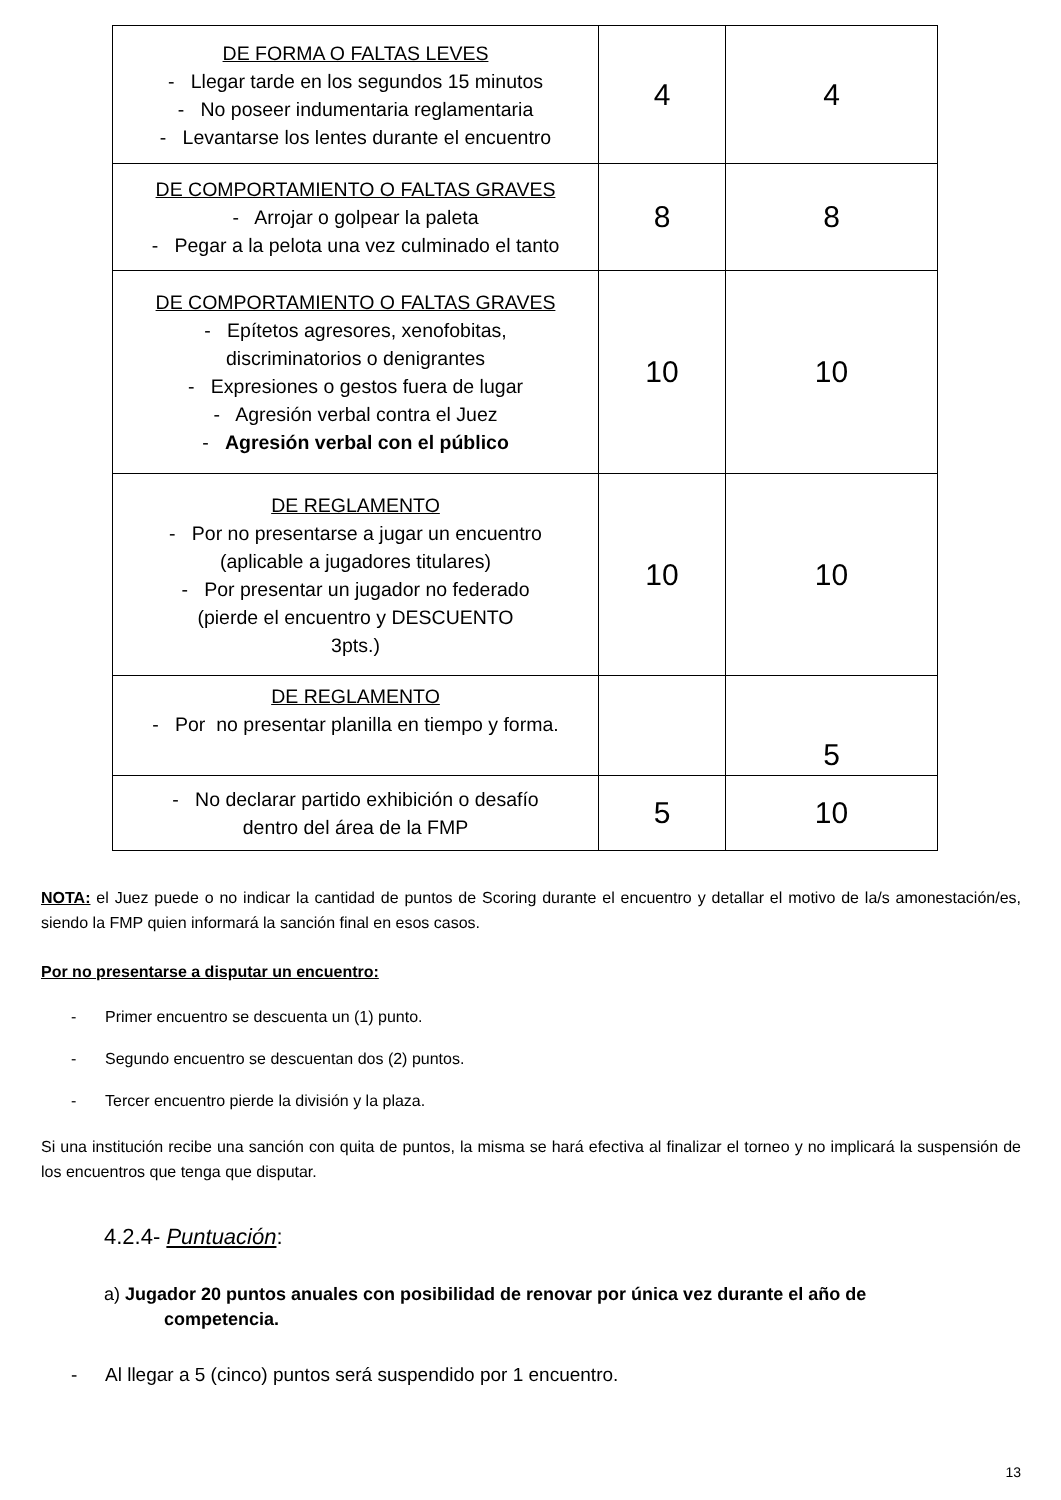| DE FORMA O FALTAS LEVES - Llegar tarde en los segundos 15 minutos - No poseer indumentaria reglamentaria - Levantarse los lentes durante el encuentro | 4 | 4 |
| DE COMPORTAMIENTO O FALTAS GRAVES - Arrojar o golpear la paleta - Pegar a la pelota una vez culminado el tanto | 8 | 8 |
| DE COMPORTAMIENTO O FALTAS GRAVES - Epítetos agresores, xenofobitas, discriminatorios o denigrantes - Expresiones o gestos fuera de lugar - Agresión verbal contra el Juez - Agresión verbal con el público | 10 | 10 |
| DE REGLAMENTO - Por no presentarse a jugar un encuentro (aplicable a jugadores titulares) - Por presentar un jugador no federado (pierde el encuentro y DESCUENTO 3pts.) | 10 | 10 |
| DE REGLAMENTO - Por no presentar planilla en tiempo y forma. | | 5 |
| - No declarar partido exhibición o desafío dentro del área de la FMP | 5 | 10 |
NOTA: el Juez puede o no indicar la cantidad de puntos de Scoring durante el encuentro y detallar el motivo de la/s amonestación/es, siendo la FMP quien informará la sanción final en esos casos.
Por no presentarse a disputar un encuentro:
- Primer encuentro se descuenta un (1) punto.
- Segundo encuentro se descuentan dos (2) puntos.
- Tercer encuentro pierde la división y la plaza.
Si una institución recibe una sanción con quita de puntos, la misma se hará efectiva al finalizar el torneo y no implicará la suspensión de los encuentros que tenga que disputar.
4.2.4- Puntuación:
a) Jugador 20 puntos anuales con posibilidad de renovar por única vez durante el año de
competencia.
- Al llegar a 5 (cinco) puntos será suspendido por 1 encuentro.
13